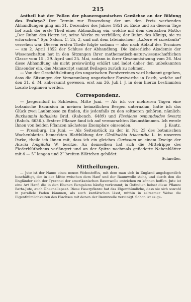215
Antheil hat der Pollen der phanerogamischen Gewächse an der Bildung des Embryo? Der Termin zur Einsendung der um den Preis werbenden Abhandlungen ging am 31. December des Jahres 1851 zu Ende und an diesem Tage lief auch der erste Theil einer Abhandlung ein, welche mit dem deutschen Motto: „Der Ruhm des Herrn ist, seine Werke zu verhüllen; der Ruhm des Königs, sie zu erforschen.“ Spr. Salom. C. 25, 2, und mit dem lateinischen; „Labore et constantia“ versehen war. Diesem ersten Theile folgte sodann — also nach Ablauf des Termines — am 2. April 1852 der Schluss der Abhandlung. Die kaiserliche Akademie der Wissenschaften hat in den Sitzungen ihrer mathematisch-naturwissenschaftlichen Classe vom 15., 29. April und 25. Mai, sodann in ihrer Gesammtsitzung vom 26. Mai diese Abhandlung als nicht preiswürdig erklärt und ladet daher den unbekannten Einsender ein, das Manuscript sammt Beilagen zurück zu nehmen.
— Von der Geschäftsleitung des ungarischen Forstvereines wird bekannt gegeben, dass die Sitzungen der Versammlung ungarischer Forstwirthe in Pesth, welche auf den 21. d. M. anberaumt gewesen, erst am 26. Juli l. J. in dem hierzu bestimmten Locale beginnen werden.
Correspondenz.
— Jaegerndorf in Schlesien, Mitte Juni. — Als ich vor mehreren Tagen eine botanische Excursion in meinen heimatlichen Bergen unternahm, hatte ich das Glück zwei Laubmoose zu finden, die jedenfalls zu den seltneren gehören, nämlich: Buxbaumia indusiata Brid. (Rabench. 6489) und Fissidens osmundoides Swartz (Rabch. 6636.). Erstere Pflanze fand ich auf vermorschten Baumstämmen. Ich werde Ihnen von beiden Pflanzen nächstens Exemplare einsenden. J. Kautz.
— Pressburg, im Juni. — Als Seitenstück zu der in Nr. 23 des botanischen Wochenblattes bemerkten Blattbildung der Gleditschia triacantha L. in unserem Parke, theile ich Ihnen mit, dass ich ein gleiches Curiosum an einem Zweige der Acacia longifolia W. besitze. An demselben hat sich die Mittelrippe des Fiederblüthchens verlängert und an der Spitze nochmals gefiederte Nebenblätter mit 4 — 5‴ langen und 2‴ breiten Blättchen gebildet.
Schneller.
Mittheilungen.
— Jute ist der Name eines neuen Webestoffes, mit dem man sich in England angelegentlich beschäftigt, der in der Mitte zwischen dem Hanf und der Baumwolle steht, und durch den die Engländer sich der Tyrannei der amerikanischen Baumwolle entziehen zu können hoffen. Jute ist eine Art Hanf, die in den Ebenen Bengalens häufig vorkommt; in Ostindien heisst diese Pflanze Batta-Jute, auch Gheenallapaat. Diese Faserpflanze hat das Eigenthümliche, dass sie sich sowohl in parallele Faden kämmen, als auch kardätschen lässt, mithin in seltsamer Weise die Eigenthümlichkeiten des Flachses mit denen der Baumwolle vereinigt. Schon ist es ge-